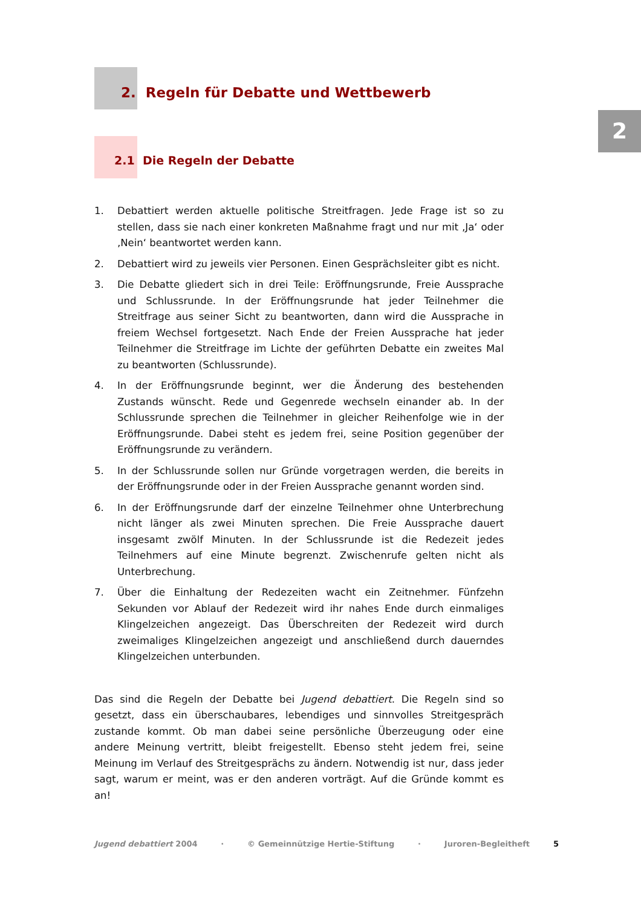2
2. Regeln für Debatte und Wettbewerb
2.1 Die Regeln der Debatte
1. Debattiert werden aktuelle politische Streitfragen. Jede Frage ist so zu stellen, dass sie nach einer konkreten Maßnahme fragt und nur mit ‚Ja‘ oder ‚Nein‘ beantwortet werden kann.
2. Debattiert wird zu jeweils vier Personen. Einen Gesprächsleiter gibt es nicht.
3. Die Debatte gliedert sich in drei Teile: Eröffnungsrunde, Freie Aussprache und Schlussrunde. In der Eröffnungsrunde hat jeder Teilnehmer die Streitfrage aus seiner Sicht zu beantworten, dann wird die Aussprache in freiem Wechsel fortgesetzt. Nach Ende der Freien Aussprache hat jeder Teilnehmer die Streitfrage im Lichte der geführten Debatte ein zweites Mal zu beantworten (Schlussrunde).
4. In der Eröffnungsrunde beginnt, wer die Änderung des bestehenden Zustands wünscht. Rede und Gegenrede wechseln einander ab. In der Schlussrunde sprechen die Teilnehmer in gleicher Reihenfolge wie in der Eröffnungsrunde. Dabei steht es jedem frei, seine Position gegenüber der Eröffnungsrunde zu verändern.
5. In der Schlussrunde sollen nur Gründe vorgetragen werden, die bereits in der Eröffnungsrunde oder in der Freien Aussprache genannt worden sind.
6. In der Eröffnungsrunde darf der einzelne Teilnehmer ohne Unterbrechung nicht länger als zwei Minuten sprechen. Die Freie Aussprache dauert insgesamt zwölf Minuten. In der Schlussrunde ist die Redezeit jedes Teilnehmers auf eine Minute begrenzt. Zwischenrufe gelten nicht als Unterbrechung.
7. Über die Einhaltung der Redezeiten wacht ein Zeitnehmer. Fünfzehn Sekunden vor Ablauf der Redezeit wird ihr nahes Ende durch einmaliges Klingelzeichen angezeigt. Das Überschreiten der Redezeit wird durch zweimaliges Klingelzeichen angezeigt und anschließend durch dauerndes Klingelzeichen unterbunden.
Das sind die Regeln der Debatte bei Jugend debattiert. Die Regeln sind so gesetzt, dass ein überschaubares, lebendiges und sinnvolles Streitgespräch zustande kommt. Ob man dabei seine persönliche Überzeugung oder eine andere Meinung vertritt, bleibt freigestellt. Ebenso steht jedem frei, seine Meinung im Verlauf des Streitgesprächs zu ändern. Notwendig ist nur, dass jeder sagt, warum er meint, was er den anderen vorträgt. Auf die Gründe kommt es an!
Jugend debattiert 2004 · © Gemeinnützige Hertie-Stiftung · Juroren-Begleitheft 5